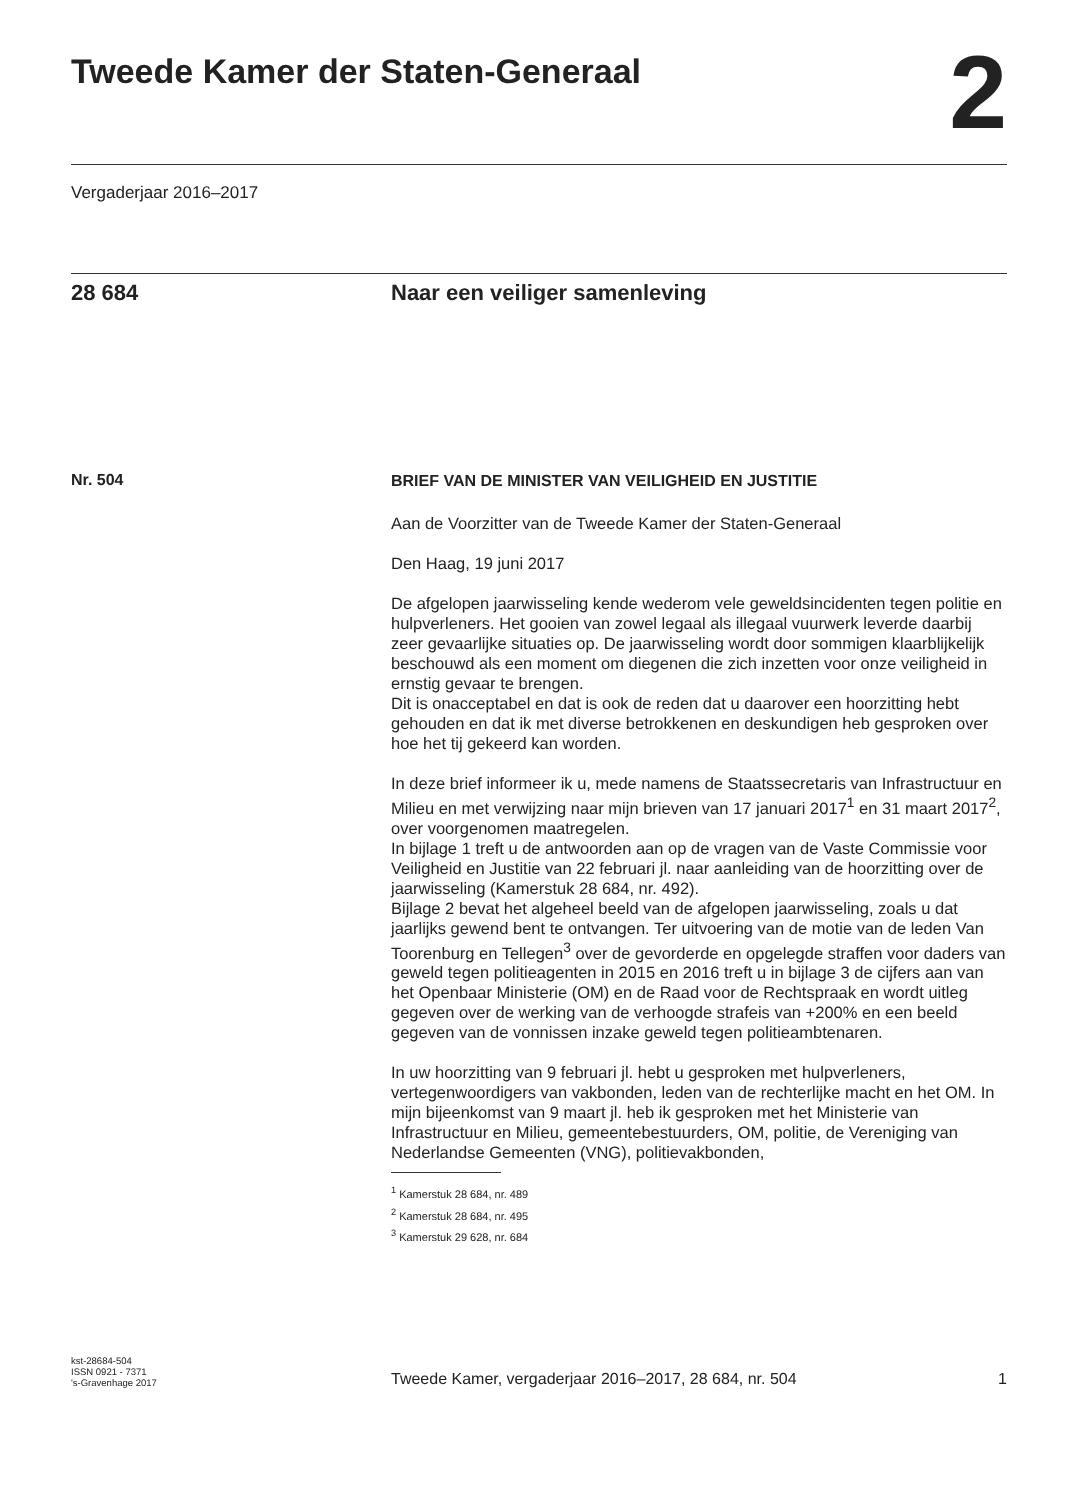Tweede Kamer der Staten-Generaal
2
Vergaderjaar 2016–2017
28 684 Naar een veiliger samenleving
Nr. 504
BRIEF VAN DE MINISTER VAN VEILIGHEID EN JUSTITIE
Aan de Voorzitter van de Tweede Kamer der Staten-Generaal
Den Haag, 19 juni 2017
De afgelopen jaarwisseling kende wederom vele geweldsincidenten tegen politie en hulpverleners. Het gooien van zowel legaal als illegaal vuurwerk leverde daarbij zeer gevaarlijke situaties op. De jaarwisseling wordt door sommigen klaarblijkelijk beschouwd als een moment om diegenen die zich inzetten voor onze veiligheid in ernstig gevaar te brengen.
Dit is onacceptabel en dat is ook de reden dat u daarover een hoorzitting hebt gehouden en dat ik met diverse betrokkenen en deskundigen heb gesproken over hoe het tij gekeerd kan worden.
In deze brief informeer ik u, mede namens de Staatssecretaris van Infrastructuur en Milieu en met verwijzing naar mijn brieven van 17 januari 2017<sup>1</sup> en 31 maart 2017<sup>2</sup>, over voorgenomen maatregelen.
In bijlage 1 treft u de antwoorden aan op de vragen van de Vaste Commissie voor Veiligheid en Justitie van 22 februari jl. naar aanleiding van de hoorzitting over de jaarwisseling (Kamerstuk 28 684, nr. 492).
Bijlage 2 bevat het algeheel beeld van de afgelopen jaarwisseling, zoals u dat jaarlijks gewend bent te ontvangen. Ter uitvoering van de motie van de leden Van Toorenburg en Tellegen<sup>3</sup> over de gevorderde en opgelegde straffen voor daders van geweld tegen politieagenten in 2015 en 2016 treft u in bijlage 3 de cijfers aan van het Openbaar Ministerie (OM) en de Raad voor de Rechtspraak en wordt uitleg gegeven over de werking van de verhoogde strafeis van +200% en een beeld gegeven van de vonnissen inzake geweld tegen politieambtenaren.
In uw hoorzitting van 9 februari jl. hebt u gesproken met hulpverleners, vertegenwoordigers van vakbonden, leden van de rechterlijke macht en het OM. In mijn bijeenkomst van 9 maart jl. heb ik gesproken met het Ministerie van Infrastructuur en Milieu, gemeentebestuurders, OM, politie, de Vereniging van Nederlandse Gemeenten (VNG), politievakbonden,
<sup>1</sup> Kamerstuk 28 684, nr. 489
<sup>2</sup> Kamerstuk 28 684, nr. 495
<sup>3</sup> Kamerstuk 29 628, nr. 684
kst-28684-504
ISSN 0921 - 7371
's-Gravenhage 2017
Tweede Kamer, vergaderjaar 2016–2017, 28 684, nr. 504
1